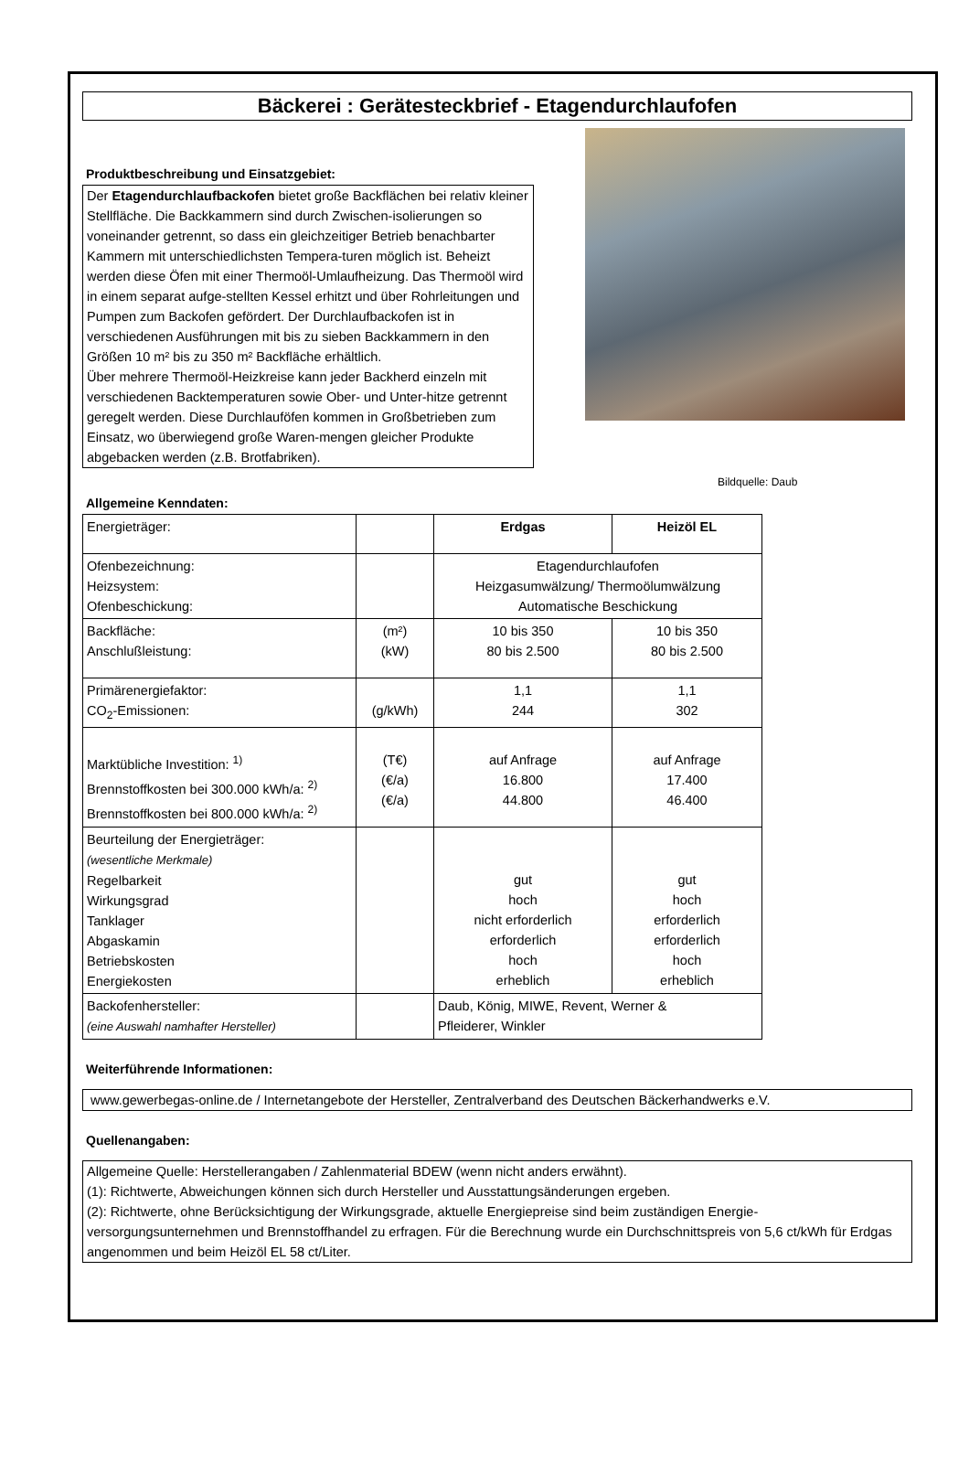Bäckerei : Gerätesteckbrief - Etagendurchlaufofen
Produktbeschreibung und Einsatzgebiet:
Der Etagendurchlaufbackofen bietet große Backflächen bei relativ kleiner Stellfläche. Die Backkammern sind durch Zwischen-isolierungen so voneinander getrennt, so dass ein gleichzeitiger Betrieb benachbarter Kammern mit unterschiedlichsten Tempera-turen möglich ist. Beheizt werden diese Öfen mit einer Thermoöl-Umlaufheizung. Das Thermoöl wird in einem separat aufge-stellten Kessel erhitzt und über Rohrleitungen und Pumpen zum Backofen gefördert. Der Durchlaufbackofen ist in verschiedenen Ausführungen mit bis zu sieben Backkammern in den Größen 10 m² bis zu 350 m² Backfläche erhältlich.
Über mehrere Thermoöl-Heizkreise kann jeder Backherd einzeln mit verschiedenen Backtemperaturen sowie Ober- und Unter-hitze getrennt geregelt werden. Diese Durchlauföfen kommen in Großbetrieben zum Einsatz, wo überwiegend große Waren-mengen gleicher Produkte abgebacken werden (z.B. Brotfabriken).
Bildquelle: Daub
Allgemeine Kenndaten:
| Energieträger: | | Erdgas | Heizöl EL |
| Ofenbezeichnung: Heizsystem: Ofenbeschickung: | | Etagendurchlaufofen Heizgasumwälzung/ Thermoölumwälzung Automatische Beschickung | |
| Backfläche: Anschlußleistung: | (m²) (kW) | 10 bis 350 80 bis 2.500 | 10 bis 350 80 bis 2.500 |
| Primärenergiefaktor: CO<sub>2</sub>-Emissionen: | (g/kWh) | 1,1 244 | 1,1 302 |
| Marktübliche Investition: <sup>1)</sup> Brennstoffkosten bei 300.000 kWh/a: <sup>2)</sup> Brennstoffkosten bei 800.000 kWh/a: <sup>2)</sup> | (T€) (€/a) (€/a) | auf Anfrage 16.800 44.800 | auf Anfrage 17.400 46.400 |
| Beurteilung der Energieträger: (wesentliche Merkmale) Regelbarkeit Wirkungsgrad Tanklager Abgaskamin Betriebskosten Energiekosten | | gut hoch nicht erforderlich erforderlich hoch erheblich | gut hoch erforderlich erforderlich hoch erheblich |
| Backofenhersteller: (eine Auswahl namhafter Hersteller) | | Daub, König, MIWE, Revent, Werner & Pfleiderer, Winkler | |
Weiterführende Informationen:
www.gewerbegas-online.de / Internetangebote der Hersteller, Zentralverband des Deutschen Bäckerhandwerks e.V.
Quellenangaben:
Allgemeine Quelle: Herstellerangaben / Zahlenmaterial BDEW (wenn nicht anders erwähnt).
(1): Richtwerte, Abweichungen können sich durch Hersteller und Ausstattungsänderungen ergeben.
(2): Richtwerte, ohne Berücksichtigung der Wirkungsgrade, aktuelle Energiepreise sind beim zuständigen Energie-versorgungsunternehmen und Brennstoffhandel zu erfragen. Für die Berechnung wurde ein Durchschnittspreis von 5,6 ct/kWh für Erdgas angenommen und beim Heizöl EL 58 ct/Liter.